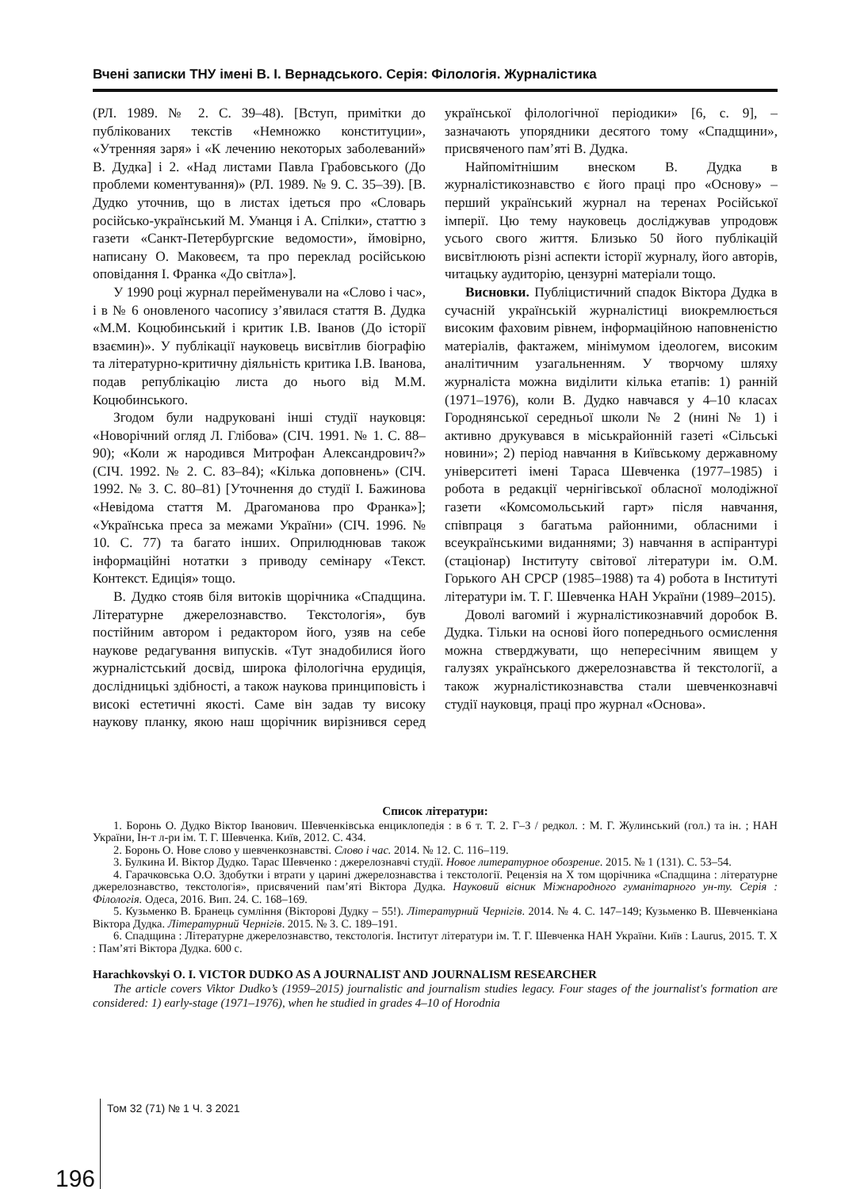Вчені записки ТНУ імені В. І. Вернадського. Серія: Філологія. Журналістика
(РЛ. 1989. № 2. С. 39–48). [Вступ, примітки до публікованих текстів «Немножко конституции», «Утренняя заря» і «К лечению некоторых заболеваний» В. Дудка] і 2. «Над листами Павла Грабовського (До проблеми коментування)» (РЛ. 1989. № 9. С. 35–39). [В. Дудко уточнив, що в листах ідеться про «Словарь російсько-український М. Уманця і А. Спілки», статтю з газети «Санкт-Петербургские ведомости», ймовірно, написану О. Маковеєм, та про переклад російською оповідання І. Франка «До світла»].
У 1990 році журнал перейменували на «Слово і час», і в № 6 оновленого часопису з’явилася стаття В. Дудка «М.М. Коцюбинський і критик І.В. Іванов (До історії взаємин)». У публікації науковець висвітлив біографію та літературно-критичну діяльність критика І.В. Іванова, подав републікацію листа до нього від М.М. Коцюбинського.
Згодом були надруковані інші студії науковця: «Новорічний огляд Л. Глібова» (СІЧ. 1991. № 1. С. 88–90); «Коли ж народився Митрофан Александрович?» (СІЧ. 1992. № 2. С. 83–84); «Кілька доповнень» (СІЧ. 1992. № 3. С. 80–81) [Уточнення до студії І. Бажинова «Невідома стаття М. Драгоманова про Франка»]; «Українська преса за межами України» (СІЧ. 1996. № 10. С. 77) та багато інших. Оприлюднював також інформаційні нотатки з приводу семінару «Текст. Контекст. Едиція» тощо.
В. Дудко стояв біля витоків щорічника «Спадщина. Літературне джерелознавство. Текстологія», був постійним автором і редактором його, узяв на себе наукове редагування випусків. «Тут знадобилися його журналістський досвід, широка філологічна ерудиція, дослідницькі здібності, а також наукова принциповість і високі естетичні якості. Саме він задав ту високу наукову планку, якою наш щорічник вирізнився серед української філологічної періодики» [6, с. 9], – зазначають упорядники десятого тому «Спадщини», присвяченого пам’яті В. Дудка.
Найпомітнішим внеском В. Дудка в журналістикознавство є його праці про «Основу» – перший український журнал на теренах Російської імперії. Цю тему науковець досліджував упродовж усього свого життя. Близько 50 його публікацій висвітлюють різні аспекти історії журналу, його авторів, читацьку аудиторію, цензурні матеріали тощо.
Висновки. Публіцистичний спадок Віктора Дудка в сучасній українській журналістиці виокремлюється високим фаховим рівнем, інформаційною наповненістю матеріалів, фактажем, мінімумом ідеологем, високим аналітичним узагальненням. У творчому шляху журналіста можна виділити кілька етапів: 1) ранній (1971–1976), коли В. Дудко навчався у 4–10 класах Городнянської середньої школи № 2 (нині № 1) і активно друкувався в міськрайонній газеті «Сільські новини»; 2) період навчання в Київському державному університеті імені Тараса Шевченка (1977–1985) і робота в редакції чернігівської обласної молодіжної газети «Комсомольський гарт» після навчання, співпраця з багатьма районними, обласними і всеукраїнськими виданнями; 3) навчання в аспірантурі (стаціонар) Інституту світової літератури ім. О.М. Горького АН СРСР (1985–1988) та 4) робота в Інституті літератури ім. Т. Г. Шевченка НАН України (1989–2015).
Доволі вагомий і журналістикознавчий доробок В. Дудка. Тільки на основі його попереднього осмислення можна стверджувати, що непересічним явищем у галузях українського джерелознавства й текстології, а також журналістикознавства стали шевченкознавчі студії науковця, праці про журнал «Основа».
Список літератури:
1. Боронь О. Дудко Віктор Іванович. Шевченківська енциклопедія : в 6 т. Т. 2. Г–З / редкол. : М. Г. Жулинський (гол.) та ін. ; НАН України, Ін-т л-ри ім. Т. Г. Шевченка. Київ, 2012. С. 434.
2. Боронь О. Нове слово у шевченкознавстві. Слово і час. 2014. № 12. С. 116–119.
3. Булкина И. Віктор Дудко. Тарас Шевченко : джерелознавчі студії. Новое литературное обозрение. 2015. № 1 (131). С. 53–54.
4. Гарачковська О.О. Здобутки і втрати у царині джерелознавства і текстології. Рецензія на Х том щорічника «Спадщина : літературне джерелознавство, текстологія», присвячений пам’яті Віктора Дудка. Науковий вісник Міжнародного гуманітарного ун-ту. Серія : Філологія. Одеса, 2016. Вип. 24. С. 168–169.
5. Кузьменко В. Бранець сумління (Вікторові Дудку – 55!). Літературний Чернігів. 2014. № 4. С. 147–149; Кузьменко В. Шевченкіана Віктора Дудка. Літературний Чернігів. 2015. № 3. С. 189–191.
6. Спадщина : Літературне джерелознавство, текстологія. Інститут літератури ім. Т. Г. Шевченка НАН України. Київ : Laurus, 2015. Т. X : Пам’яті Віктора Дудка. 600 с.
Harachkovskyi O. I. VICTOR DUDKO AS A JOURNALIST AND JOURNALISM RESEARCHER
The article covers Viktor Dudko’s (1959–2015) journalistic and journalism studies legacy. Four stages of the journalist's formation are considered: 1) early-stage (1971–1976), when he studied in grades 4–10 of Horodnia
196 Том 32 (71) № 1 Ч. 3 2021